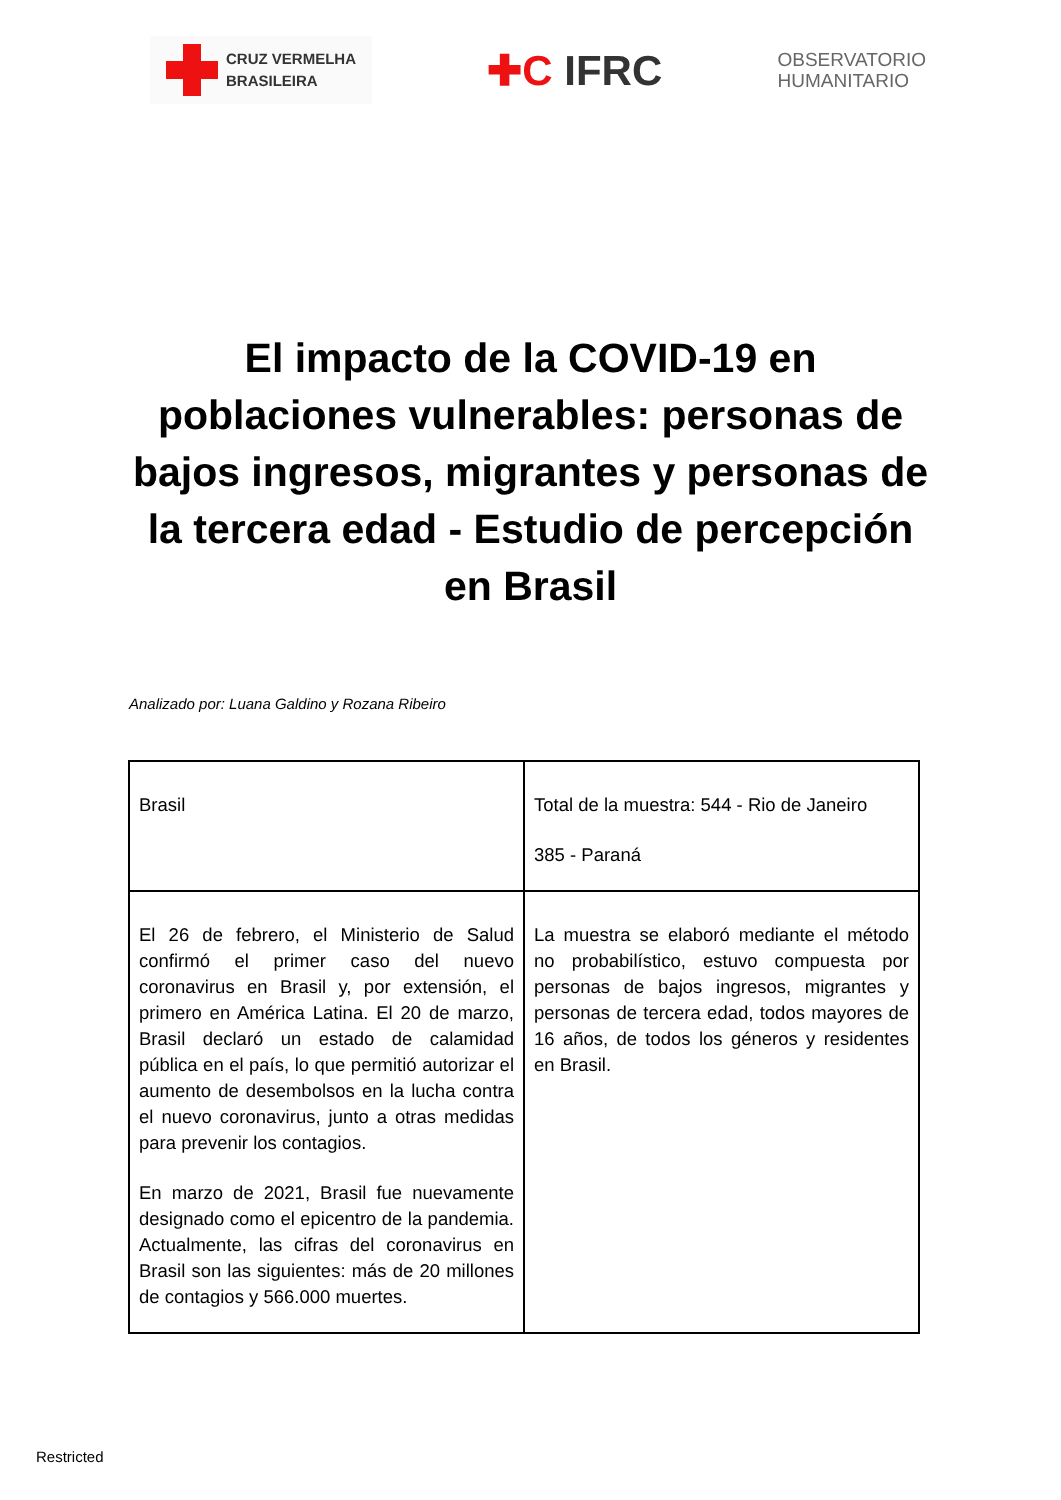CRUZ VERMELHA
BRASILEIRA
✚C IFRC
OBSERVATORIO
HUMANITARIO
El impacto de la COVID-19 en poblaciones vulnerables: personas de bajos ingresos, migrantes y personas de la tercera edad - Estudio de percepción en Brasil
Analizado por: Luana Galdino y Rozana Ribeiro
| Brasil | Total de la muestra: 544 - Rio de Janeiro 385 - Paraná |
| El 26 de febrero, el Ministerio de Salud confirmó el primer caso del nuevo coronavirus en Brasil y, por extensión, el primero en América Latina. El 20 de marzo, Brasil declaró un estado de calamidad pública en el país, lo que permitió autorizar el aumento de desembolsos en la lucha contra el nuevo coronavirus, junto a otras medidas para prevenir los contagios. En marzo de 2021, Brasil fue nuevamente designado como el epicentro de la pandemia. Actualmente, las cifras del coronavirus en Brasil son las siguientes: más de 20 millones de contagios y 566.000 muertes. | La muestra se elaboró mediante el método no probabilístico, estuvo compuesta por personas de bajos ingresos, migrantes y personas de tercera edad, todos mayores de 16 años, de todos los géneros y residentes en Brasil. |
Restricted